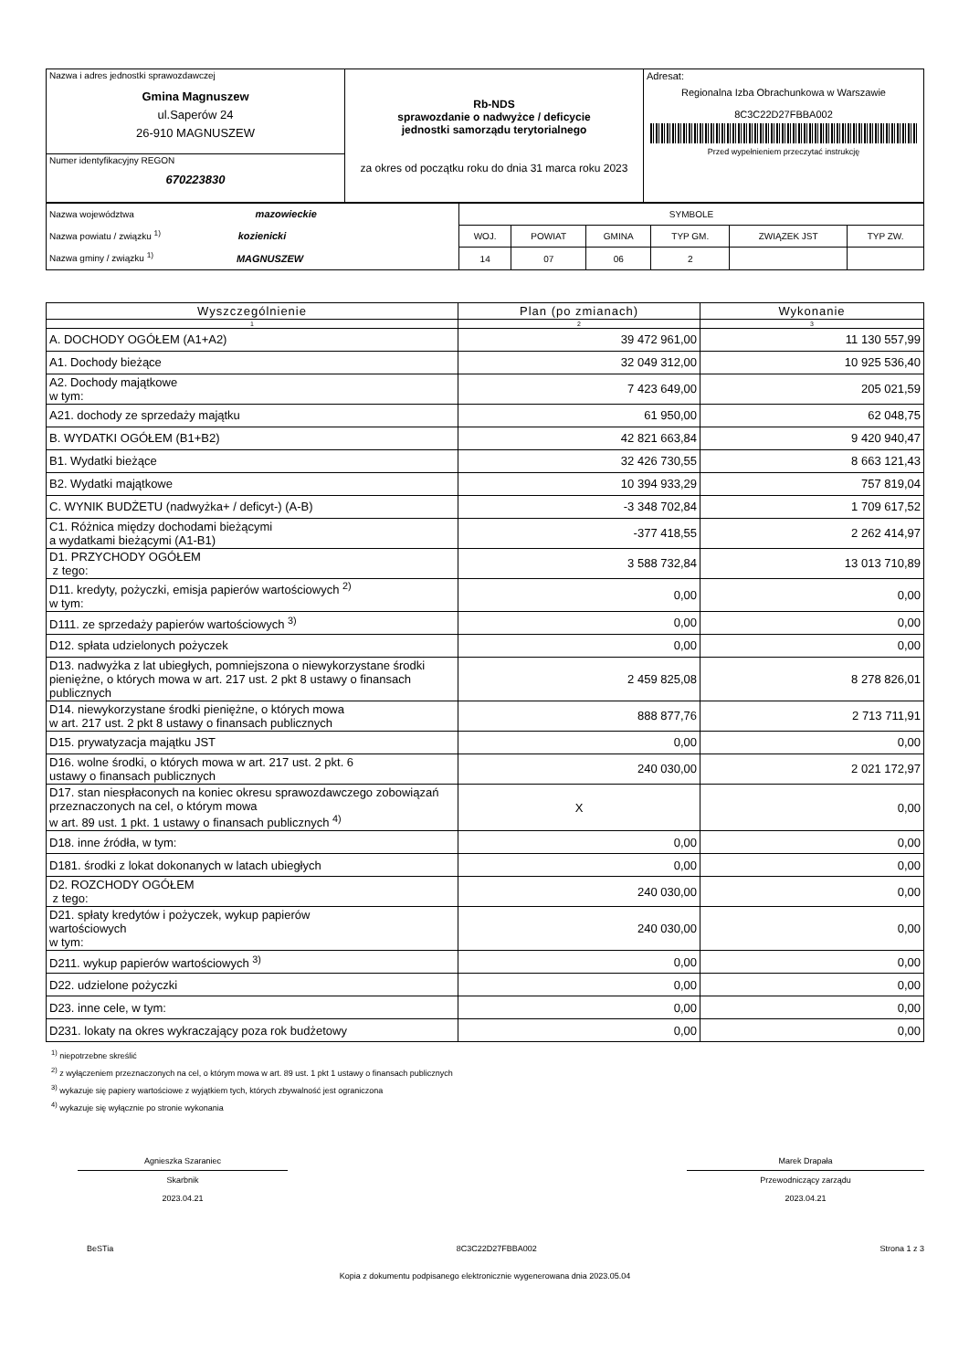| Nazwa i adres jednostki sprawozdawczej Gmina Magnuszew ul.Saperów 24 26-910 MAGNUSZEW | Rb-NDS sprawozdanie o nadwyżce / deficycie jednostki samorządu terytorialnego za okres od początku roku do dnia 31 marca roku 2023 | Adresat: Regionalna Izba Obrachunkowa w Warszawie 8C3C22D27FBBA002 Przed wypełnieniem przeczytać instrukcję |
| Numer identyfikacyjny REGON 670223830 | | |
| Nazwa województwa mazowieckie Nazwa powiatu / związku <sup>1)</sup> kozienicki Nazwa gminy / związku <sup>1)</sup> MAGNUSZEW | SYMBOLE | | | | | |
| | WOJ. | POWIAT | GMINA | TYP GM. | ZWIĄZEK JST | TYP ZW. |
| | 14 | 07 | 06 | 2 | | |
| Wyszczególnienie | Plan (po zmianach) | Wykonanie |
| --- | --- | --- |
| 1 | 2 | 3 |
| A. DOCHODY OGÓŁEM (A1+A2) | 39 472 961,00 | 11 130 557,99 |
| A1. Dochody bieżące | 32 049 312,00 | 10 925 536,40 |
| A2. Dochody majątkowe w tym: | 7 423 649,00 | 205 021,59 |
| A21. dochody ze sprzedaży majątku | 61 950,00 | 62 048,75 |
| B. WYDATKI OGÓŁEM (B1+B2) | 42 821 663,84 | 9 420 940,47 |
| B1. Wydatki bieżące | 32 426 730,55 | 8 663 121,43 |
| B2. Wydatki majątkowe | 10 394 933,29 | 757 819,04 |
| C. WYNIK BUDŻETU (nadwyżka+ / deficyt-) (A-B) | -3 348 702,84 | 1 709 617,52 |
| C1. Różnica między dochodami bieżącymi a wydatkami bieżącymi (A1-B1) | -377 418,55 | 2 262 414,97 |
| D1. PRZYCHODY OGÓŁEM z tego: | 3 588 732,84 | 13 013 710,89 |
| D11. kredyty, pożyczki, emisja papierów wartościowych <sup>2)</sup> w tym: | 0,00 | 0,00 |
| D111. ze sprzedaży papierów wartościowych <sup>3)</sup> | 0,00 | 0,00 |
| D12. spłata udzielonych pożyczek | 0,00 | 0,00 |
| D13. nadwyżka z lat ubiegłych, pomniejszona o niewykorzystane środki pieniężne, o których mowa w art. 217 ust. 2 pkt 8 ustawy o finansach publicznych | 2 459 825,08 | 8 278 826,01 |
| D14. niewykorzystane środki pieniężne, o których mowa w art. 217 ust. 2 pkt 8 ustawy o finansach publicznych | 888 877,76 | 2 713 711,91 |
| D15. prywatyzacja majątku JST | 0,00 | 0,00 |
| D16. wolne środki, o których mowa w art. 217 ust. 2 pkt. 6 ustawy o finansach publicznych | 240 030,00 | 2 021 172,97 |
| D17. stan niespłaconych na koniec okresu sprawozdawczego zobowiązań przeznaczonych na cel, o którym mowa w art. 89 ust. 1 pkt. 1 ustawy o finansach publicznych <sup>4)</sup> | X | 0,00 |
| D18. inne źródła, w tym: | 0,00 | 0,00 |
| D181. środki z lokat dokonanych w latach ubiegłych | 0,00 | 0,00 |
| D2. ROZCHODY OGÓŁEM z tego: | 240 030,00 | 0,00 |
| D21. spłaty kredytów i pożyczek, wykup papierów wartościowych w tym: | 240 030,00 | 0,00 |
| D211. wykup papierów wartościowych <sup>3)</sup> | 0,00 | 0,00 |
| D22. udzielone pożyczki | 0,00 | 0,00 |
| D23. inne cele, w tym: | 0,00 | 0,00 |
| D231. lokaty na okres wykraczający poza rok budżetowy | 0,00 | 0,00 |
<sup>1)</sup> niepotrzebne skreślić
<sup>2)</sup> z wyłączeniem przeznaczonych na cel, o którym mowa w art. 89 ust. 1 pkt 1 ustawy o finansach publicznych
<sup>3)</sup> wykazuje się papiery wartościowe z wyjątkiem tych, których zbywalność jest ograniczona
<sup>4)</sup> wykazuje się wyłącznie po stronie wykonania
Agnieszka Szaraniec
Skarbnik
2023.04.21
Marek Drapała
Przewodniczący zarządu
2023.04.21
BeSTia 8C3C22D27FBBA002 Strona 1 z 3
Kopia z dokumentu podpisanego elektronicznie wygenerowana dnia 2023.05.04